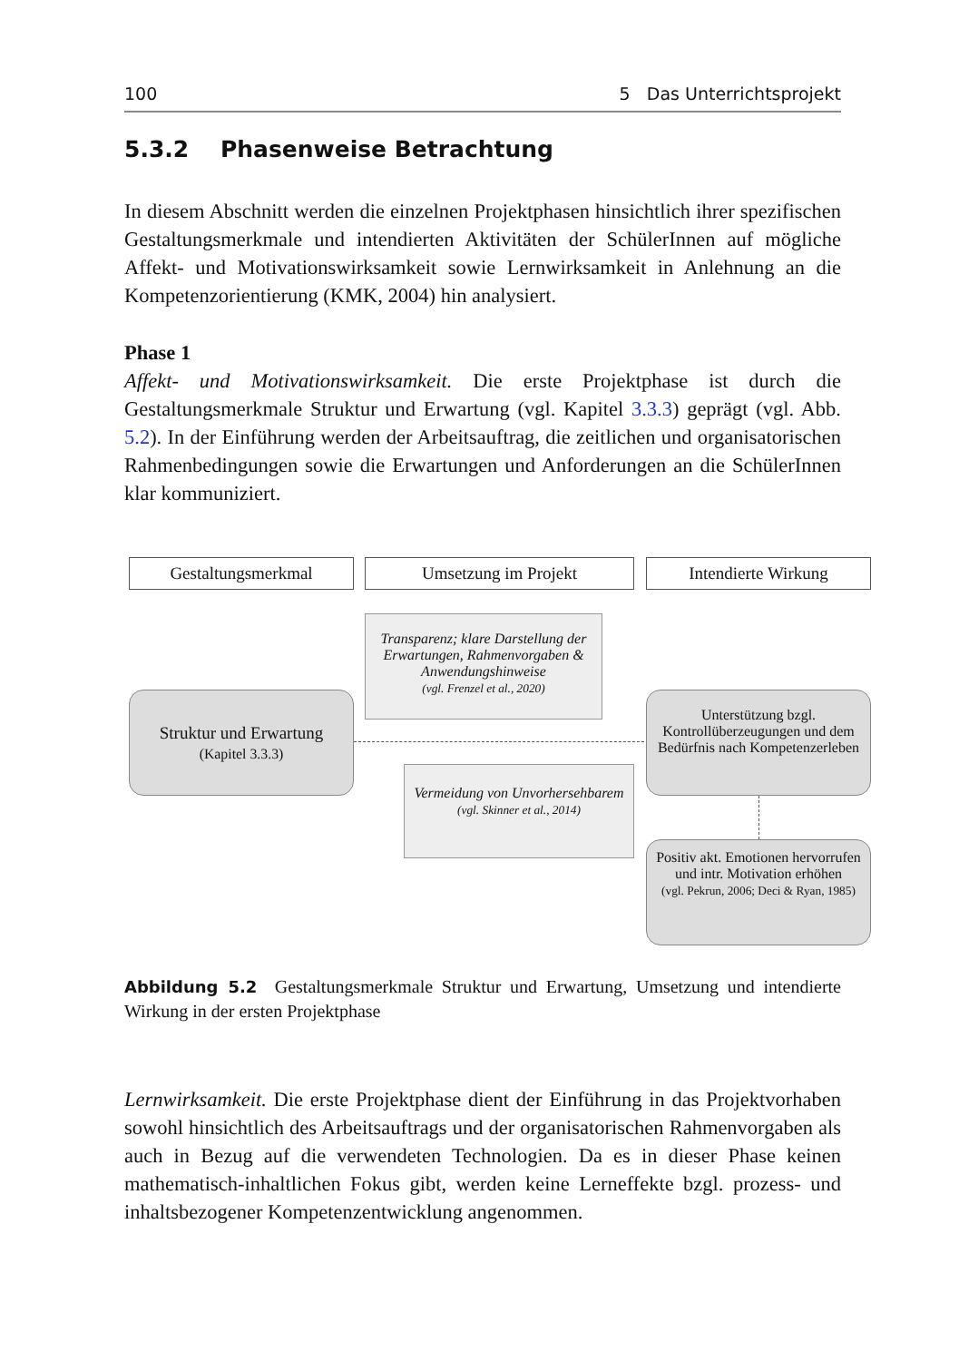100 5 Das Unterrichtsprojekt
5.3.2 Phasenweise Betrachtung
In diesem Abschnitt werden die einzelnen Projektphasen hinsichtlich ihrer spezifischen Gestaltungsmerkmale und intendierten Aktivitäten der SchülerInnen auf mögliche Affekt- und Motivationswirksamkeit sowie Lernwirksamkeit in Anlehnung an die Kompetenzorientierung (KMK, 2004) hin analysiert.
Phase 1
Affekt- und Motivationswirksamkeit. Die erste Projektphase ist durch die Gestaltungsmerkmale Struktur und Erwartung (vgl. Kapitel 3.3.3) geprägt (vgl. Abb. 5.2). In der Einführung werden der Arbeitsauftrag, die zeitlichen und organisatorischen Rahmenbedingungen sowie die Erwartungen und Anforderungen an die SchülerInnen klar kommuniziert.
Gestaltungsmerkmal Umsetzung im Projekt Intendierte Wirkung
Transparenz; klare Darstellung der Erwartungen, Rahmenvorgaben & Anwendungshinweise
(vgl. Frenzel et al., 2020)
Struktur und Erwartung
(Kapitel 3.3.3)
Unterstützung bzgl. Kontrollüberzeugungen und dem Bedürfnis nach Kompetenzerleben
Vermeidung von Unvorhersehbarem
(vgl. Skinner et al., 2014)
Positiv akt. Emotionen hervorrufen und intr. Motivation erhöhen
(vgl. Pekrun, 2006; Deci & Ryan, 1985)
Abbildung 5.2 Gestaltungsmerkmale Struktur und Erwartung, Umsetzung und intendierte Wirkung in der ersten Projektphase
Lernwirksamkeit. Die erste Projektphase dient der Einführung in das Projektvorhaben sowohl hinsichtlich des Arbeitsauftrags und der organisatorischen Rahmenvorgaben als auch in Bezug auf die verwendeten Technologien. Da es in dieser Phase keinen mathematisch-inhaltlichen Fokus gibt, werden keine Lerneffekte bzgl. prozess- und inhaltsbezogener Kompetenzentwicklung angenommen.